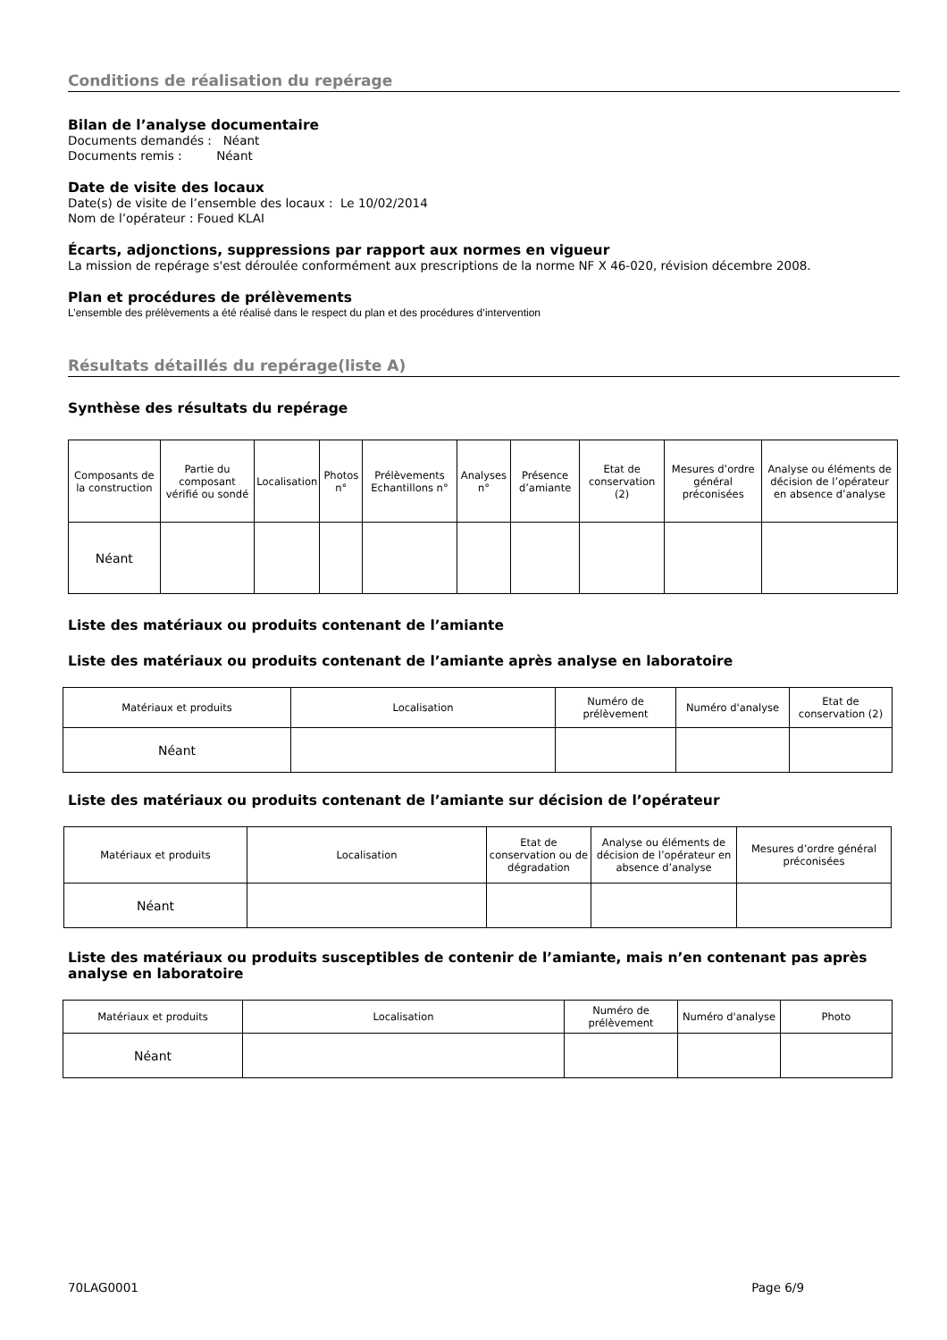Conditions de réalisation du repérage
Bilan de l’analyse documentaire
Documents demandés : Néant
Documents remis : Néant
Date de visite des locaux
Date(s) de visite de l’ensemble des locaux : Le 10/02/2014
Nom de l’opérateur : Foued KLAI
Écarts, adjonctions, suppressions par rapport aux normes en vigueur
La mission de repérage s'est déroulée conformément aux prescriptions de la norme NF X 46-020, révision décembre 2008.
Plan et procédures de prélèvements
L’ensemble des prélèvements a été réalisé dans le respect du plan et des procédures d’intervention
Résultats détaillés du repérage(liste A)
Synthèse des résultats du repérage
| Composants de la construction | Partie du composant vérifié ou sondé | Localisation | Photos n° | Prélèvements Echantillons n° | Analyses n° | Présence d’amiante | Etat de conservation (2) | Mesures d’ordre général préconisées | Analyse ou éléments de décision de l’opérateur en absence d’analyse |
| --- | --- | --- | --- | --- | --- | --- | --- | --- | --- |
| Néant | | | | | | | | | |
Liste des matériaux ou produits contenant de l’amiante
Liste des matériaux ou produits contenant de l’amiante après analyse en laboratoire
| Matériaux et produits | Localisation | Numéro de prélèvement | Numéro d'analyse | Etat de conservation (2) |
| --- | --- | --- | --- | --- |
| Néant | | | | |
Liste des matériaux ou produits contenant de l’amiante sur décision de l’opérateur
| Matériaux et produits | Localisation | Etat de conservation ou de dégradation | Analyse ou éléments de décision de l’opérateur en absence d’analyse | Mesures d’ordre général préconisées |
| --- | --- | --- | --- | --- |
| Néant | | | | |
Liste des matériaux ou produits susceptibles de contenir de l’amiante, mais n’en contenant pas après analyse en laboratoire
| Matériaux et produits | Localisation | Numéro de prélèvement | Numéro d'analyse | Photo |
| --- | --- | --- | --- | --- |
| Néant | | | | |
70LAG0001 Page 6/9